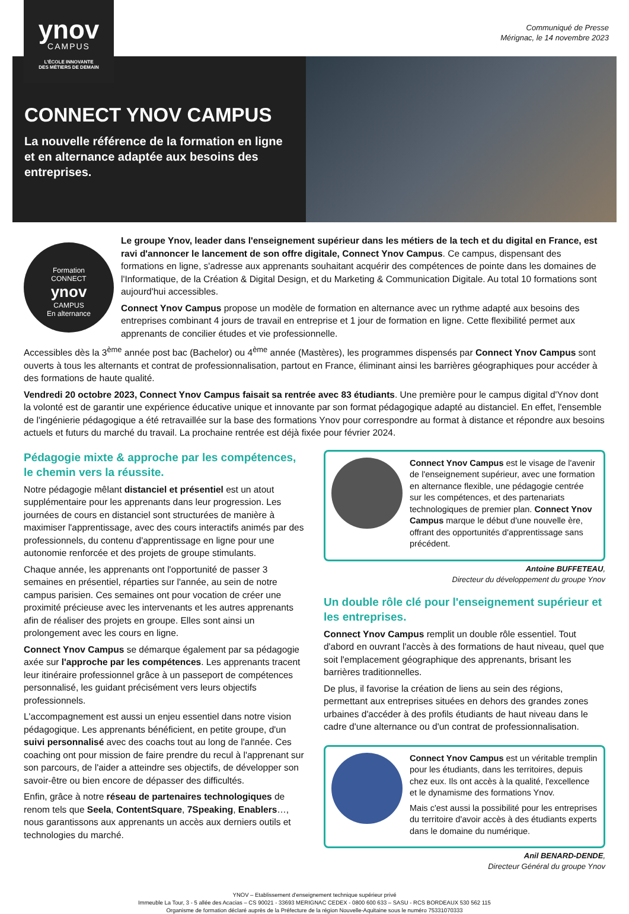ynov
CAMPUS
L'ÉCOLE INNOVANTE
DES MÉTIERS DE DEMAIN
Communiqué de Presse
Mérignac, le 14 novembre 2023
CONNECT YNOV CAMPUS
La nouvelle référence de la formation en ligne et en alternance adaptée aux besoins des entreprises.
Formation
CONNECT
ynov
CAMPUS
En alternance
Le groupe Ynov, leader dans l'enseignement supérieur dans les métiers de la tech et du digital en France, est ravi d'annoncer le lancement de son offre digitale, Connect Ynov Campus. Ce campus, dispensant des formations en ligne, s'adresse aux apprenants souhaitant acquérir des compétences de pointe dans les domaines de l'Informatique, de la Création & Digital Design, et du Marketing & Communication Digitale. Au total 10 formations sont aujourd'hui accessibles.
Connect Ynov Campus propose un modèle de formation en alternance avec un rythme adapté aux besoins des entreprises combinant 4 jours de travail en entreprise et 1 jour de formation en ligne. Cette flexibilité permet aux apprenants de concilier études et vie professionnelle.
Accessibles dès la 3<sup>ème</sup> année post bac (Bachelor) ou 4<sup>ème</sup> année (Mastères), les programmes dispensés par Connect Ynov Campus sont ouverts à tous les alternants et contrat de professionnalisation, partout en France, éliminant ainsi les barrières géographiques pour accéder à des formations de haute qualité.
Vendredi 20 octobre 2023, Connect Ynov Campus faisait sa rentrée avec 83 étudiants. Une première pour le campus digital d'Ynov dont la volonté est de garantir une expérience éducative unique et innovante par son format pédagogique adapté au distanciel. En effet, l'ensemble de l'ingénierie pédagogique a été retravaillée sur la base des formations Ynov pour correspondre au format à distance et répondre aux besoins actuels et futurs du marché du travail. La prochaine rentrée est déjà fixée pour février 2024.
Pédagogie mixte & approche par les compétences, le chemin vers la réussite.
Notre pédagogie mêlant distanciel et présentiel est un atout supplémentaire pour les apprenants dans leur progression. Les journées de cours en distanciel sont structurées de manière à maximiser l'apprentissage, avec des cours interactifs animés par des professionnels, du contenu d'apprentissage en ligne pour une autonomie renforcée et des projets de groupe stimulants.
Chaque année, les apprenants ont l'opportunité de passer 3 semaines en présentiel, réparties sur l'année, au sein de notre campus parisien. Ces semaines ont pour vocation de créer une proximité précieuse avec les intervenants et les autres apprenants afin de réaliser des projets en groupe. Elles sont ainsi un prolongement avec les cours en ligne.
Connect Ynov Campus se démarque également par sa pédagogie axée sur l'approche par les compétences. Les apprenants tracent leur itinéraire professionnel grâce à un passeport de compétences personnalisé, les guidant précisément vers leurs objectifs professionnels.
L'accompagnement est aussi un enjeu essentiel dans notre vision pédagogique. Les apprenants bénéficient, en petite groupe, d'un suivi personnalisé avec des coachs tout au long de l'année. Ces coaching ont pour mission de faire prendre du recul à l'apprenant sur son parcours, de l'aider a atteindre ses objectifs, de développer son savoir-être ou bien encore de dépasser des difficultés.
Enfin, grâce à notre réseau de partenaires technologiques de renom tels que Seela, ContentSquare, 7Speaking, Enablers…, nous garantissons aux apprenants un accès aux derniers outils et technologies du marché.
Connect Ynov Campus est le visage de l'avenir de l'enseignement supérieur, avec une formation en alternance flexible, une pédagogie centrée sur les compétences, et des partenariats technologiques de premier plan. Connect Ynov Campus marque le début d'une nouvelle ère, offrant des opportunités d'apprentissage sans précédent.
Antoine BUFFETEAU,
Directeur du développement du groupe Ynov
Un double rôle clé pour l'enseignement supérieur et les entreprises.
Connect Ynov Campus remplit un double rôle essentiel. Tout d'abord en ouvrant l'accès à des formations de haut niveau, quel que soit l'emplacement géographique des apprenants, brisant les barrières traditionnelles.
De plus, il favorise la création de liens au sein des régions, permettant aux entreprises situées en dehors des grandes zones urbaines d'accéder à des profils étudiants de haut niveau dans le cadre d'une alternance ou d'un contrat de professionnalisation.
Connect Ynov Campus est un véritable tremplin pour les étudiants, dans les territoires, depuis chez eux. Ils ont accès à la qualité, l'excellence et le dynamisme des formations Ynov.
Mais c'est aussi la possibilité pour les entreprises du territoire d'avoir accès à des étudiants experts dans le domaine du numérique.
Anil BENARD-DENDE,
Directeur Général du groupe Ynov
YNOV – Etablissement d'enseignement technique supérieur privé
Immeuble La Tour, 3 - 5 allée des Acacias – CS 90021 - 33693 MERIGNAC CEDEX - 0800 600 633 – SASU - RCS BORDEAUX 530 562 115
Organisme de formation déclaré auprès de la Préfecture de la région Nouvelle-Aquitaine sous le numéro 75331070333